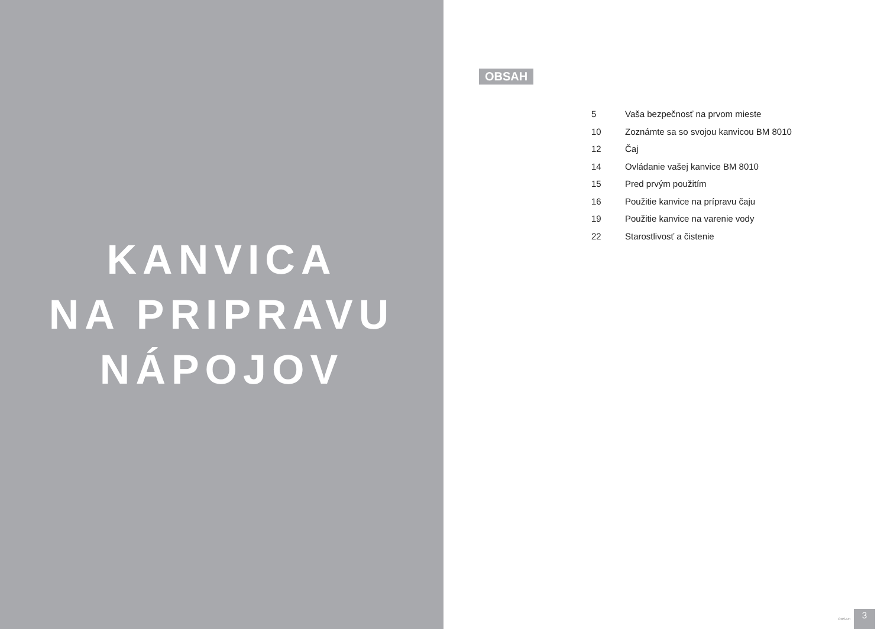KANVICA
NA PRIPRAVU
NÁPOJOV
OBSAH
| 5 | Vaša bezpečnosť na prvom mieste |
| 10 | Zoznámte sa so svojou kanvicou BM 8010 |
| 12 | Čaj |
| 14 | Ovládanie vašej kanvice BM 8010 |
| 15 | Pred prvým použitím |
| 16 | Použitie kanvice na prípravu čaju |
| 19 | Použitie kanvice na varenie vody |
| 22 | Starostlivosť a čistenie |
OBSAH 3